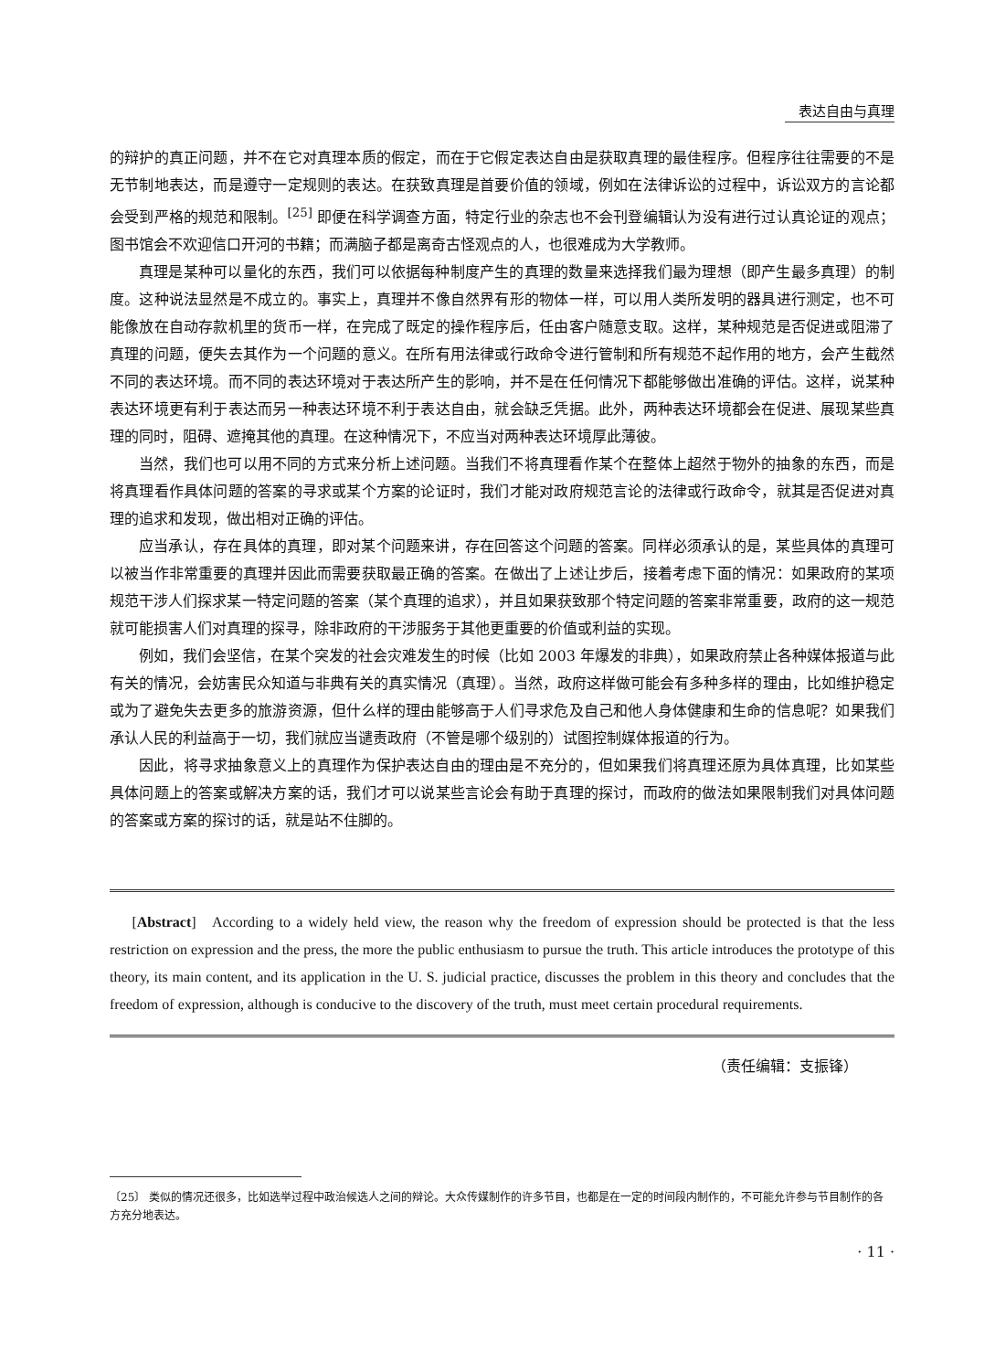表达自由与真理
的辩护的真正问题，并不在它对真理本质的假定，而在于它假定表达自由是获取真理的最佳程序。但程序往往需要的不是无节制地表达，而是遵守一定规则的表达。在获致真理是首要价值的领域，例如在法律诉讼的过程中，诉讼双方的言论都会受到严格的规范和限制。<sup>[25]</sup> 即便在科学调查方面，特定行业的杂志也不会刊登编辑认为没有进行过认真论证的观点；图书馆会不欢迎信口开河的书籍；而满脑子都是离奇古怪观点的人，也很难成为大学教师。
真理是某种可以量化的东西，我们可以依据每种制度产生的真理的数量来选择我们最为理想（即产生最多真理）的制度。这种说法显然是不成立的。事实上，真理并不像自然界有形的物体一样，可以用人类所发明的器具进行测定，也不可能像放在自动存款机里的货币一样，在完成了既定的操作程序后，任由客户随意支取。这样，某种规范是否促进或阻滞了真理的问题，便失去其作为一个问题的意义。在所有用法律或行政命令进行管制和所有规范不起作用的地方，会产生截然不同的表达环境。而不同的表达环境对于表达所产生的影响，并不是在任何情况下都能够做出准确的评估。这样，说某种表达环境更有利于表达而另一种表达环境不利于表达自由，就会缺乏凭据。此外，两种表达环境都会在促进、展现某些真理的同时，阻碍、遮掩其他的真理。在这种情况下，不应当对两种表达环境厚此薄彼。
当然，我们也可以用不同的方式来分析上述问题。当我们不将真理看作某个在整体上超然于物外的抽象的东西，而是将真理看作具体问题的答案的寻求或某个方案的论证时，我们才能对政府规范言论的法律或行政命令，就其是否促进对真理的追求和发现，做出相对正确的评估。
应当承认，存在具体的真理，即对某个问题来讲，存在回答这个问题的答案。同样必须承认的是，某些具体的真理可以被当作非常重要的真理并因此而需要获取最正确的答案。在做出了上述让步后，接着考虑下面的情况：如果政府的某项规范干涉人们探求某一特定问题的答案（某个真理的追求），并且如果获致那个特定问题的答案非常重要，政府的这一规范就可能损害人们对真理的探寻，除非政府的干涉服务于其他更重要的价值或利益的实现。
例如，我们会坚信，在某个突发的社会灾难发生的时候（比如 2003 年爆发的非典），如果政府禁止各种媒体报道与此有关的情况，会妨害民众知道与非典有关的真实情况（真理）。当然，政府这样做可能会有多种多样的理由，比如维护稳定或为了避免失去更多的旅游资源，但什么样的理由能够高于人们寻求危及自己和他人身体健康和生命的信息呢？如果我们承认人民的利益高于一切，我们就应当谴责政府（不管是哪个级别的）试图控制媒体报道的行为。
因此，将寻求抽象意义上的真理作为保护表达自由的理由是不充分的，但如果我们将真理还原为具体真理，比如某些具体问题上的答案或解决方案的话，我们才可以说某些言论会有助于真理的探讨，而政府的做法如果限制我们对具体问题的答案或方案的探讨的话，就是站不住脚的。
[Abstract] According to a widely held view, the reason why the freedom of expression should be protected is that the less restriction on expression and the press, the more the public enthusiasm to pursue the truth. This article introduces the prototype of this theory, its main content, and its application in the U. S. judicial practice, discusses the problem in this theory and concludes that the freedom of expression, although is conducive to the discovery of the truth, must meet certain procedural requirements.
（责任编辑：支振锋）
〔25〕 类似的情况还很多，比如选举过程中政治候选人之间的辩论。大众传媒制作的许多节目，也都是在一定的时间段内制作的，不可能允许参与节目制作的各方充分地表达。
· 11 ·